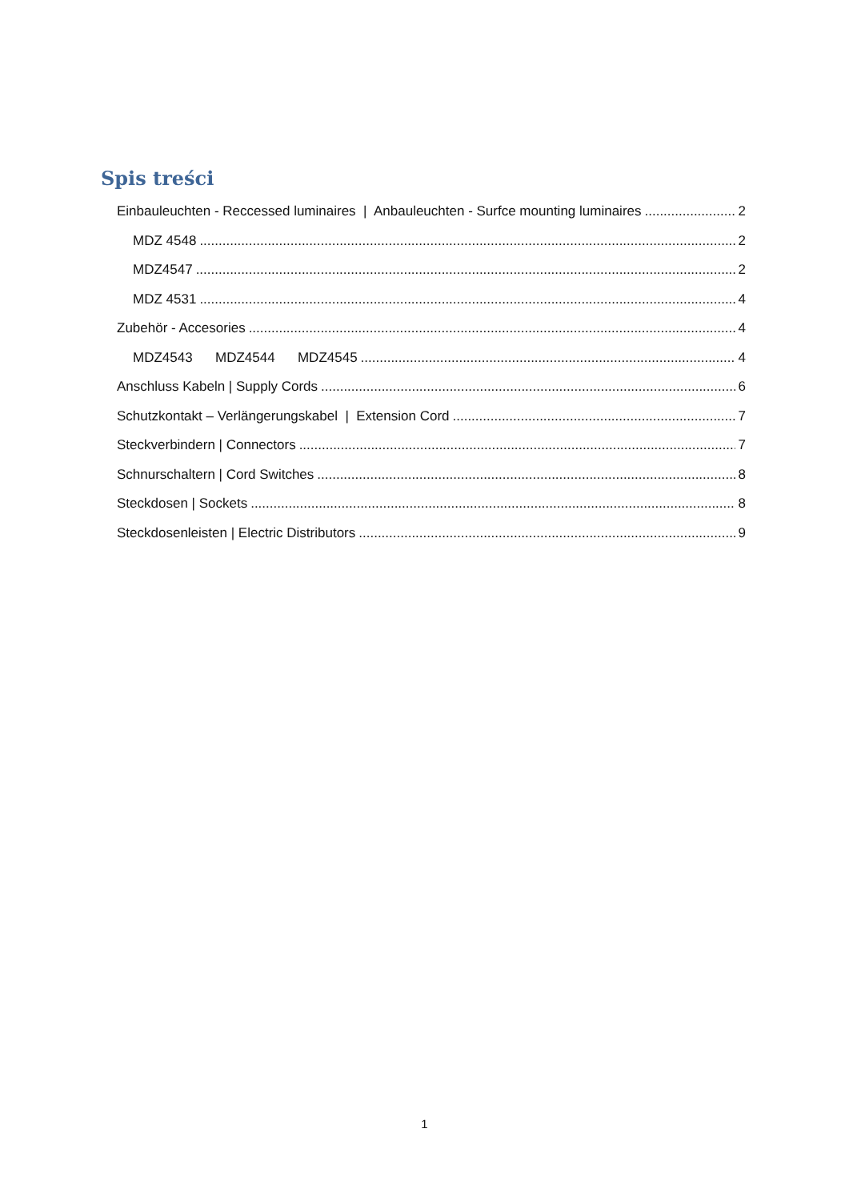Spis treści
Einbauleuchten - Reccessed luminaires | Anbauleuchten - Surfce mounting luminaires 2
MDZ 4548 2
MDZ4547 2
MDZ 4531 4
Zubehör - Accesories 4
MDZ4543 MDZ4544 MDZ4545 4
Anschluss Kabeln | Supply Cords 6
Schutzkontakt – Verlängerungskabel | Extension Cord 7
Steckverbindern | Connectors 7
Schnurschaltern | Cord Switches 8
Steckdosen | Sockets 8
Steckdosenleisten | Electric Distributors 9
1